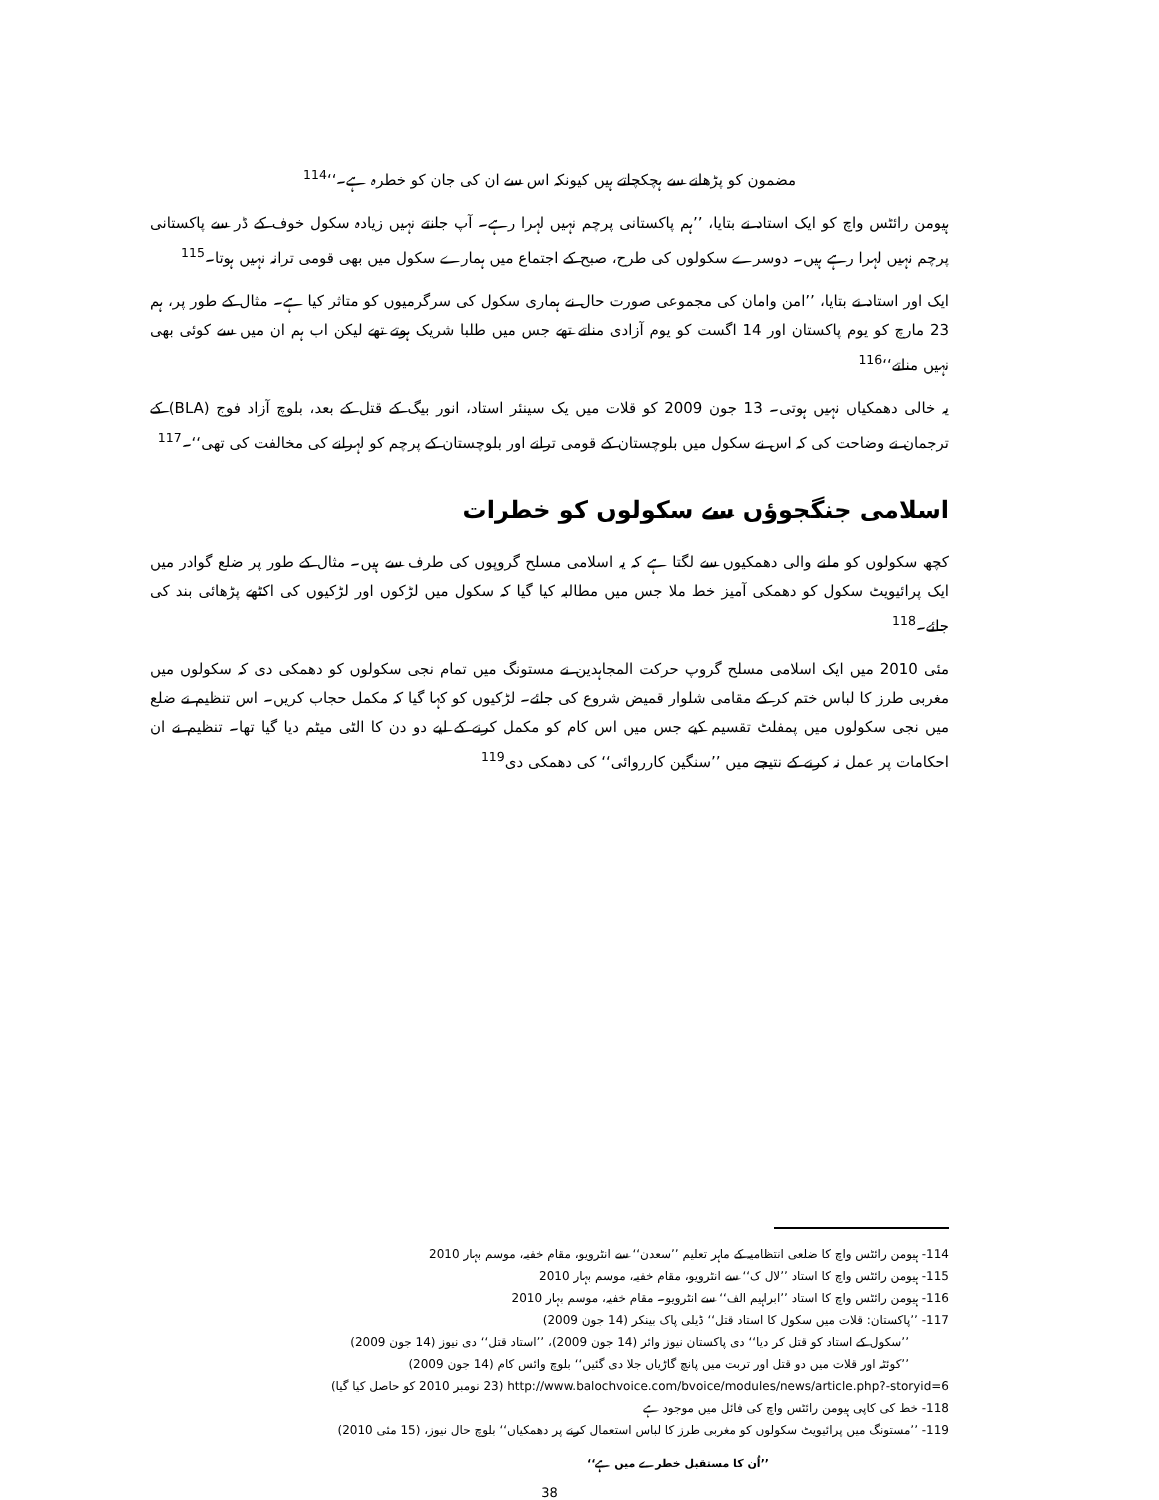مضمون کو پڑھانے سے ہچکچاتے ہیں کیونکہ اس سے ان کی جان کو خطرہ ہے۔‘‘<sup>114</sup>
ہیومن رائٹس واچ کو ایک استاد نے بتایا، ’’ہم پاکستانی پرچم نہیں لہرا رہے۔ آپ جانتے نہیں زیادہ سکول خوف کے ڈر سے پاکستانی پرچم نہیں لہرا رہے ہیں۔ دوسرے سکولوں کی طرح، صبح کے اجتماع میں ہمارے سکول میں بھی قومی ترانہ نہیں ہوتا۔<sup>115</sup>
ایک اور استاد نے بتایا، ’’امن وامان کی مجموعی صورت حال نے ہماری سکول کی سرگرمیوں کو متاثر کیا ہے۔ مثال کے طور پر، ہم 23 مارچ کو یوم پاکستان اور 14 اگست کو یوم آزادی مناتے تھے جس میں طلبا شریک ہوتے تھے لیکن اب ہم ان میں سے کوئی بھی نہیں مناتے‘‘<sup>116</sup>
یہ خالی دھمکیاں نہیں ہوتی۔ 13 جون 2009 کو قلات میں یک سینئر استاد، انور بیگ کے قتل کے بعد، بلوچ آزاد فوج (BLA) کے ترجمان نے وضاحت کی کہ اس نے سکول میں بلوچستان کے قومی ترانے اور بلوچستان کے پرچم کو لہرانے کی مخالفت کی تھی‘‘۔<sup>117</sup>
اسلامی جنگجوؤں سے سکولوں کو خطرات
کچھ سکولوں کو ملنے والی دھمکیوں سے لگتا ہے کہ یہ اسلامی مسلح گروپوں کی طرف سے ہیں۔ مثال کے طور پر ضلع گوادر میں ایک پرائیویٹ سکول کو دھمکی آمیز خط ملا جس میں مطالبہ کیا گیا کہ سکول میں لڑکوں اور لڑکیوں کی اکٹھے پڑھائی بند کی جائے۔<sup>118</sup>
مئی 2010 میں ایک اسلامی مسلح گروپ حرکت المجاہدین نے مستونگ میں تمام نجی سکولوں کو دھمکی دی کہ سکولوں میں مغربی طرز کا لباس ختم کر کے مقامی شلوار قمیض شروع کی جائے۔ لڑکیوں کو کہا گیا کہ مکمل حجاب کریں۔ اس تنظیم نے ضلع میں نجی سکولوں میں پمفلٹ تقسیم کیے جس میں اس کام کو مکمل کرنے کے لیے دو دن کا الٹی میٹم دیا گیا تھا۔ تنظیم نے ان احکامات پر عمل نہ کرنے کے نتیجے میں ’’سنگین کارروائی‘‘ کی دھمکی دی<sup>119</sup>
114- ہیومن رائٹس واچ کا ضلعی انتظامیہ کے ماہر تعلیم ’’سعدن‘‘ سے انٹرویو، مقام خفیہ، موسم بہار 2010
115- ہیومن رائٹس واچ کا استاد ’’لال ک‘‘ سے انٹرویو، مقام خفیہ، موسم بہار 2010
116- ہیومن رائٹس واچ کا استاد ’’ابراہیم الف‘‘ سے انٹرویو۔ مقام خفیہ، موسم بہار 2010
117- ’’پاکستان: قلات میں سکول کا استاد قتل‘‘ ڈیلی پاک بینکر (14 جون 2009)
’’سکول کے استاد کو قتل کر دیا‘‘ دی پاکستان نیوز وائر (14 جون 2009)، ’’استاد قتل‘‘ دی نیوز (14 جون 2009)
’’کوئٹہ اور قلات میں دو قتل اور تربت میں پانچ گاڑیاں جلا دی گئیں‘‘ بلوچ وائس کام (14 جون 2009)
http://www.balochvoice.com/bvoice/modules/news/article.php?-storyid=6 (23 نومبر 2010 کو حاصل کیا گیا)
118- خط کی کاپی ہیومن رائٹس واچ کی فائل میں موجود ہے
119- ’’مستونگ میں پرائیویٹ سکولوں کو مغربی طرز کا لباس استعمال کرنے پر دھمکیاں‘‘ بلوچ حال نیوز، (15 مئی 2010)
’’اُن کا مستقبل خطرے میں ہے‘‘
38